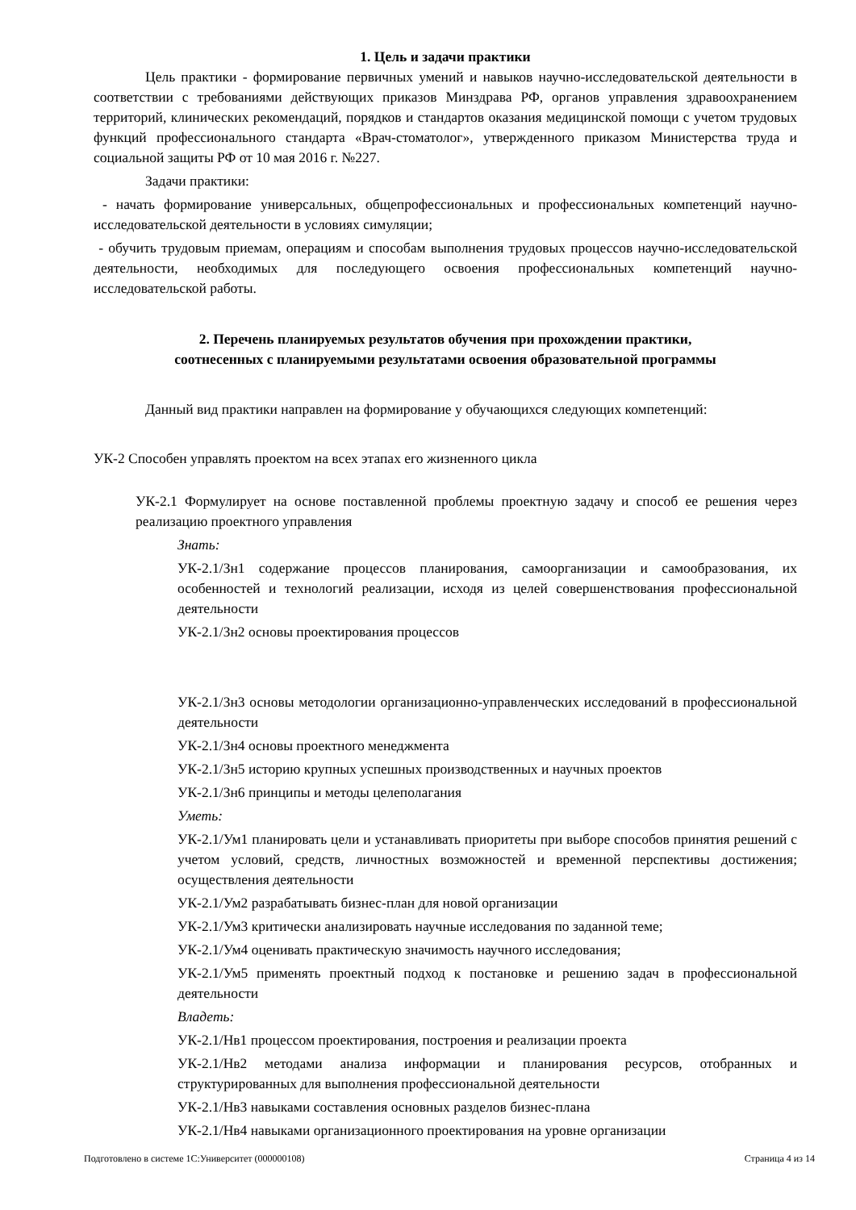1. Цель и задачи практики
Цель практики - формирование первичных умений и навыков научно-исследовательской деятельности в соответствии с требованиями действующих приказов Минздрава РФ, органов управления здравоохранением территорий, клинических рекомендаций, порядков и стандартов оказания медицинской помощи с учетом трудовых функций профессионального стандарта «Врач-стоматолог», утвержденного приказом Министерства труда и социальной защиты РФ от 10 мая 2016 г. №227.
Задачи практики:
- начать формирование универсальных, общепрофессиональных и профессиональных компетенций научно-исследовательской деятельности в условиях симуляции;
- обучить трудовым приемам, операциям и способам выполнения трудовых процессов научно-исследовательской деятельности, необходимых для последующего освоения профессиональных компетенций научно-исследовательской работы.
2. Перечень планируемых результатов обучения при прохождении практики,
соотнесенных с планируемыми результатами освоения образовательной программы
Данный вид практики направлен на формирование у обучающихся следующих компетенций:
УК-2 Способен управлять проектом на всех этапах его жизненного цикла
УК-2.1 Формулирует на основе поставленной проблемы проектную задачу и способ ее решения через реализацию проектного управления
Знать:
УК-2.1/Зн1 содержание процессов планирования, самоорганизации и самообразования, их особенностей и технологий реализации, исходя из целей совершенствования профессиональной деятельности
УК-2.1/Зн2 основы проектирования процессов
УК-2.1/Зн3 основы методологии организационно-управленческих исследований в профессиональной деятельности
УК-2.1/Зн4 основы проектного менеджмента
УК-2.1/Зн5 историю крупных успешных производственных и научных проектов
УК-2.1/Зн6 принципы и методы целеполагания
Уметь:
УК-2.1/Ум1 планировать цели и устанавливать приоритеты при выборе способов принятия решений с учетом условий, средств, личностных возможностей и временной перспективы достижения; осуществления деятельности
УК-2.1/Ум2 разрабатывать бизнес-план для новой организации
УК-2.1/Ум3 критически анализировать научные исследования по заданной теме;
УК-2.1/Ум4 оценивать практическую значимость научного исследования;
УК-2.1/Ум5 применять проектный подход к постановке и решению задач в профессиональной деятельности
Владеть:
УК-2.1/Нв1 процессом проектирования, построения и реализации проекта
УК-2.1/Нв2 методами анализа информации и планирования ресурсов, отобранных и структурированных для выполнения профессиональной деятельности
УК-2.1/Нв3 навыками составления основных разделов бизнес-плана
УК-2.1/Нв4 навыками организационного проектирования на уровне организации
Подготовлено в системе 1С:Университет (000000108) Страница 4 из 14